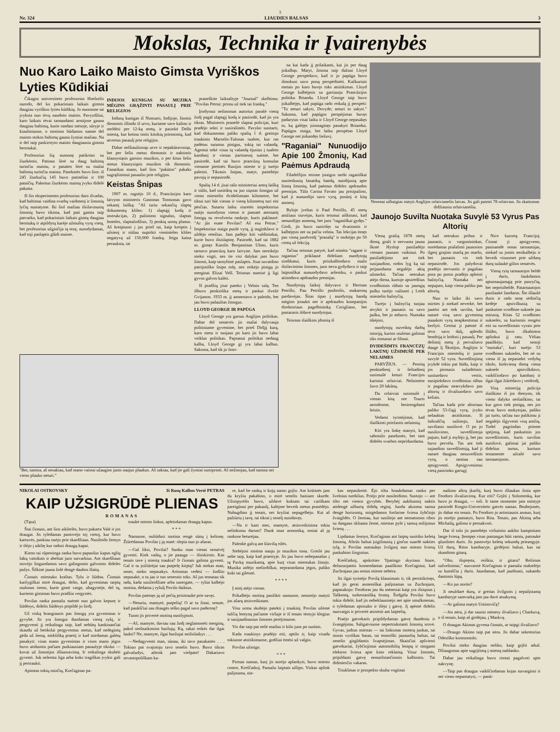3
Nr. 324 LIAUDIES BALSAS 3
Mokslas, Technika ir Įvairenybės
Nuo Karo Laiko Maisto Gimsta Vyriškos Lyties Kūdikiai
Čikagos universiteto profesorius Hoelzelis nurodo, del ko pokariniais laikais gimsta daugiau vyriškos lyties kūdikių. Jo nuomone tai įvyksta nuo tėvų naudoto maisto. Pavyzdžiui, karo laikais tėvai tarnaudami armijose gauna daugiau baltimų, kurie randasi mėsoje, sūryje ir kiaušiniuose, o motinos būdamos namie del maisto stokos baltimų gauna žymiai mažiau. Na ir del taip paskirstyto maisto daugiausia gimsta berniukai.
Profesorius šią numonę patikrino su žiurkėmis. Patinus šėrė su daug baltimų turinčiu maistu, o pataites šėrė su mažai baltimų turinčiu maistu. Pasekmės buvo šios: iš 245 žiurkučių 145 buvo patinėliai ir 100 pataičių. Pakeitus žiurkėms maistą įvyko didelė pakaita.
Iš šio eksperimento profesorius daro išvadas, kad baltimai vaidina svarbų vaidmenį ir žmonių lyčių nustatyme. Iki šiol mažiau išsilavinusių žmonių buvo tikima, kad pati gamta taip patvarko, kad pokariniais laikais gimtų daugiau berniukų ir atpildytų karėje užmuštų vyrų vietą, bet profesorius užginčija tą tezę, nurodydamas, kad toji paslaptis glūdi maiste.
INDIJOS KUNIGAS SU MUZIKA MĖGINS GRĄŽINTI PASAULĮ PRIE RELIGIJOS
Indusų kunigas iš Nimsaro, Indijoje, šiomis dienomis išlindo iš urvo, kuriame save kalino ir meldėsi per 12-ką metų, ir pasiekė Delhi miestą, kur ketina imtis kitokių priemonių, kad atvertus pasaulį prie religijos.
Dabar nešliaužiosiąs urve ir nepakūtavosiąs, bet per šešis metus dienomis ir naktimis klausysiąsis garsios muzikos, o per kitus šešis metus klausysiąsis muzikos tik dienomis. Fanatikas mano, kad šios "pakūtos" pakaks sugrąžinimui pasaulio prie religijos.
Keistas Šnipas
1907 m. rugsėjo 10 d., Prancūzijos karo laivyno ministeris Gastonas Tomsonas gavo sekantį laišką: "Aš turiu sekančių slaptų dokumentų klišes: 1) slaptąjį kodą ir instrukcijas, 2) pažinimo signalus, slaptas lenteles, slaptažodžius, 3) penkių uostų planus. Aš kreipiuosi į jus prieš tai, kaip kreiptis į užsienį ir siūlau nupirkti vienintėles klišes negatyvą už 150,000 frankų. Jeigu kaina perauksta, tai
praneškite laikraštyje "Journal" skelbimu: "Povilas Petrui: primu už tiek tai frankų."
Įrodymui nežinomas autorius parašė vieną žodį pagal slaptąjį kodą ir pasirodė, kad jis yra tikras. Ministeris pranešė slaptai policijai, kuri pradėjo sekti ir susirašinėti. Pavyko susitarti, kad dokumentas paliks spalių 1 d. greitojo traukinio Marselis-Tulonas tualete, kur ras padėtus sutartus pinigus, tokią tai valandą. Agentai sekė visus tą valandą ėjusius į tualeto kambarį ir vienas įtartinesnį suėmė, bet pasirodė, kad tai buvo prancūzų konsulas viename pietinės Rusijos mieste ir jį turėjo paleisti. Tikrasis šnipas, matyt, pastebėjo pavojų ir nepasirodė.
Spalių 14 d. jisai rašo ministeriui antrą laišką ir siūlo, kad susitiktų su juo siųstas žmogus už vieno miestelio dvidešimtam kilometre, bet tiktai turi būt vienas ir vieną kilometrą turi eiti pėsčias. Sutartu laiku siuretės inspektorius nuėjo nurodyton vieton ir pamatė ateinantį žmogų su revolveriu rankoje, kuris paklausė: "Ar jūs esate Povilas? Aš esu Petras." Inspektorius staiga puolė vyrą, jį nuginklavo ir uždėjo retežius. Jam padėjo kiti valdininkai, kurie buvo išsislapstę. Pasirodė, kad tai 1882 m. gimęs Karolis Benjaminas Ulmo, kuris tarnavo prancūzų karo laivyne. Jam nereikėjo nieko vogti, nes tie visi dalykai jam buvo žinomi, kaip tarnybinė paslaptis. Jisai suvaidino patrijotiško šnipo rolę, nes reikėjo pinigų jo merginai Elizai Velš. Teismas nuteisė jį ligi gyvos galvos kalėti.
Iš pradžių jisai pateko į Velnio salą. Ten išbuvo penkiolika metų ir paskui išvežė Gvijanon. 1933 m. jį amnestavo ir paleido, bet jau buvo palaužtas žmogus.
LLOYD GEORGE IR PAPŪGA
Lloyd George yra garsus Anglijos politikas. Dabar del senatvės jis mažai dalyvauja politiniame gyvenime, bet prieš Didįjį karą, karo metu ir tuojaus po karo jis buvo labai veiklus politikas. Paprastai politikai nedaug kalba, Lloyd George gi yra labai kalbus. Sakoma, kad tik jo žmo-
"Bet, tamsta, aš nesakiau, kad mano vaistai užaugins jums naujus plaukus. Aš sakiau, kad jie gali žymiai sustiprinti. Aš nežinojau, kad tamsta nei vieno plauko neturi."
na kai kada jį prilaikanti, kai jis per daug įsikalbąs. Matyt, žmona taip dažnai Lloyd George perspėdavo, kad ir jo papūga buvo išmokusi savo poną perspėdinėti. Kažkuriais metais po karo buvęs toks atsitikimas. Lloyd George kalbėjęsis su garsiuoju Prancūzijos politiku Briandu. Lloyd George taip buvo įsikalbėjęs, kad papūga rado reikalą jį perspėti: "To neturi sakyti, Dovyde; neturi to sakyti." Sakoma, kad papūgos perspėjimas buvęs padarytas visai laiku ir Lloyd George nepasakęs to, ką galėjęs įsismaginęs pasakyti Briandui. Papūgos staiga, bet laiku perspėtas Lloyd George net įsikandęs liežuvį.
"Raganiai" Nunuodijo Apie 100 Žmonių, Kad Paėmus Apdraudą
Filadelfijos teisme įstaigos tardo raganiškai nusiteikusių fanatikų bandą, nuodijusią apie šimtą žmonių, kad paėmus dideles apdraudos premijas. Tūla Carina Favato jau prisipažino, kad ji nunuodijo savo vyrą, posūnį ir kitą asmenį.
Byloje įveltas ir Paul Petrillo, 45 metų amžiaus siuvėjas, kuris teismui aiškinasi, kad nenuodijęs asmenų, bet juos "raganiškai gydęs." Girdi, jis buvo susirišęs su dvasiomis ir kalbėjęsis net su pačiu velniu. Tas lekcijas ėmęs pas vieną juodveidį "pranašą" ir mokėjęs po 50 centų už lekciją.
Tačiau teismas patyrė, kad minėta "raganė ir raganius" priklausė dideliam nuodytojų sindikatui, kuris prisikalbindavo mažo išsilavinimo žmones, juos neva gydydavo ir taip laipsniškai nunuodydavo aršeniku, o paskui atiimdavo apdraudos premijas.
Nuodytojų šaikoj dalyvavo ir Herman Petrillo, Pau Petrillo pusbrolis, makaronų pardavėjas. Šitas tipas į nuodytojų bandą mėgino įtraukti net ir apdraudos kompanijos direktoriaus pagelbininką Corigliano, bet pastarasis išdavė nuodytojus.
Teismas išaiškins įdomią iš
Nesenai užbaigtas statyti Anglijos orlaivianešis laivas. Jis gali paimti 78 orlaivius. Jis skaitomas didžiausiu orlaivianešiu.
Jaunojo Suvilta Nuotaka Suvylė 53 Vyrus Pas Altorių
Vieną gražią 1878 metų dieną, graži ir nervuota jauna škotė Hyslop pasižadėjo vienam jaunam vaikinui. Po pasižadėjimo ant tiek susijaudino, rodos lyg ką tai prijausdama negalėjo akių užmerkti. Tačiau netrukus atėjo diena, kurioje apsirėdžius svodbiniais rūbais su jaunųjų pulku turėjo važiuoti į Leith miestelio bažnyčią.
Turėjo į bažnyčią tuojau atvykti ir jaunasis su savo pulku, bet jo nebuvo. Nuotaka tikėjosi,
nuodytojų nuveiktų darbų istoriją, kurios siužetas galimai tiks romanui ar filmai.
DVIDEŠIMTS FRANCŪZŲ LAKŪNŲ UŽSIMUŠĖ PER NELAIMES
PARYŽIUS. — Pereitą penktadienį ir šeštadienį susimušė keturi Francijos kariniai orlaiviai. Nelaimėse žuvo 20 lakūnų.
Du orlaiviai susimušė į vienas kitą ore Touris aerodrome, besirengdami leistis.
Vedami tyrinėjimai, kad išaiškinti priežastis nelaimių.
Kiti yra linkę manyti, kad sabotažo pasekmės, bet tam didelės svarbos nepriduodama.
kad netrukus pribus ir jaunasis, o vargonininkas, norėdamas prašalinti jaunosios ilgesį grajino maršą po maršo, bet jaunasis vis tiek nepasirodė. Jos palydovai pradėjo nervuotis ir pagaliau pora po poros pradėjo apleisti bažnyčią. Nuotaka nei nepajuto, kaip viena paliko pas altorių.
Nuo to laiko iki savo mirties ji niekad neverkė, bet jautėsi ant tiek suvilta, kad nutarė visą savo gyvenimą paaukoti vyrų neapkentimui ir keršyti. Greitai ji paėmė iš tėvo savo dalį, apleido bendriją ir leidosi į pasaulį. Per dešimtį metų ji pervažiavo dauge lį Škotijos, Anglijos ir Francijos miestelių ir juose suvylė 52 vyru. Suvedžiojimą įvykdė tokiu pat būdu, kaip ir jos pirmasis sužadėtinis: susitardavo vestis, nusipirkdavo svodbinius rūbus ir pagaliau neatvykdavo pas altorių ir išvažiuodavo savo keliais.
Tačiau kada prie altoriaus paliko 53-čiąjį vyrą, įvyko nelauktas atsitikimas. Iš laikraščių sužinojo, kad suviltasis nusišovė. O po jo nusišovimo, suvedžiotoja pajuto, kad ji mylėjo jį, bet jau buvo pervėlu. Tas ant tiek sujaudino suvedžiotoją, kad ji nutarė daugiau nesuvedžioti vyrų, o ramiau sau apsigyventi. Apsigyvenimui vietą pasirinko garsųjį
Nice kurortą Francijoj. Čionai ji apsigyveno, pasisamdė senas tarnautojas, niekad su jomis nesikalbėjo ir beveik visuomet prie uždarų durų sulaukė gilios senatvės.
Vieną rytą tarnautojos beldė į duris, šaukdamos aptarnaujamąją prie pusryčių, bet neprisibeldė. Patarnautojos pasišaukė žandarus. Šie išlaužė duris ir rado senę sėdinčią kedėje apsivilkusią su paskutine svodbine suknele jau mirusią. Kitas 52 svodbines suknelės, su kuriomis rengėsi eiti su suvedžiotais vyrais prie šliūbo, buvo iškabintos aplinkui jį ratu. Vėliau paaiškėjo, kad senoji "nuotaka", kuri turėjo 53 svodbines sukneles, bet nė su viena iš jų nepasiekė vedybų tikslo, kiekvieną dieną viena suknele apsivilkdavo, vaikščiodavo po kambarį ir ilgai ilgai žiūrėdavo į veidrodį.
Visą misteriją policija išaiškino iš jos dienyno, tik vieno dalyko neišaiškino, tai kur gavo tiek pinigų, nes jos tėvas buvo mokytojas, paliko jai turto, tačiau tuo palikimu ji negalėjo išgyventi visą amžių. Todel pagrindan prieme spėjimą, kad paskutinis jos suvedžiotinis, kuris suviltas nusišovė, galimai jai paliko didelius turtus, kuriuos testamente užrašė savo tarnautojoms.
NIKOLAI OSTROVSKY Iš Rusų Kalbos Vertė PETRAS
KAIP UŽSIGRŪDĖ PLIENAS
ROMANAS
(Tąsa)
Štai čionais, ant šios aikštelės, buvo pakarta Valė ir jos draugai. Jis tylėdamas pastovėjo toj vietoj, kur buvo kartuvės, paskiau nuėjo prie skardžiaus. Nusileido žemyn ir išėjo į aikštę kur radosi draugų kapai.
Kieno tai rūpestinga ranka buvo papuošus kapus eglių šakų vainikais ir abelnai juos sutvarkius. Ant skardžiaus stovėjo linguodamos savo galingomis galvomis didelės pušys. Šilkinė jauna žolė dengė daubos šlaitą.
Čionais miestuko kraštas. Tylu ir liūdna. Čionais karžygiškai mirė draugai, delto, kad gyvenimas tarptų malonus tiems, kurie gimė varge, ubagystėje, del tų, kuriems gimimas buvo pradžia vergystės.
Povilas ranka pamažu nuėmė nuo galvos kepurę ir liūdėsys, didelis liūdėsys pripildė jo širdį.
Už viską brangiausis pas žmogų yra gyvenimas ir gyvybė. Jis yra žmogui duodamas vieną sykį, ir pergyventi jį reikalinga taip, kad nebūtų kankinančiai skaudu už betikslai pergyventus metus, kad nedegintų gėda už žemą, niekšišką praeitį ir kad mirdamas galėtų pasakyti: visas mano gyvenimas ir visos mano jėgos buvo atiduotos pačiam puikiausiam pasaulyje tikslui — kovai už žmonijos išliuosavimą. Ir reikalinga skubėti gyventi. Juk nelemta liga arba koks tragiškas įvykis gali jį pertraukti.
Apimtas tokių minčių, Korčaginas pa-
traukė miesto linkui, apleisdamas draugų kapus.
* * *
Namuose, nuliūdusi motina rengė sūnų į kelionę. Žiūrėdamas Povilas į ją matė: slepia nuo jo ašaras.
—Gal liksi, Povilai? Sunku man vienai senatvėj gyventi. Kiek vaikų, o jie paauga — išsiskirsto. Kas tenais tave į miestą traukia? Ir čionais galima gyventi. Gal ir tu įsižiūrėjai sau putpelę kirptą? Juk niekas man, senei, nieko nepasakys. Artiomas vedėsi — žodžio nepasakė, o tu jau ir tuo senesnis toks. Aš jus tematau tik tada, kada susižeidžiate arba susergate, — tyliai kalbėjo motina, dėdama į ryšulį Povilo daiktus.
Povilas paėmęs ją už pečių prisitraukė prie savęs.
—Neturiu, mamytė, putpelių! O ar tu žinai, senute, kad paukščiai sau draugės ieško pagal savo padermę?
Tuom jis privertė motiną nusišypsoti.
—Aš, mamyte, daviau sau žodį neglamonėti merginų, pakol neišnaikinsim buržujų. Ką, sakai reikės dar ilgai laukti? Ne, mamyte, ilgai buržujai neišsilaikys . . .
—Nedagyventi man, sūnau, iki tavo pasakaitės . . . Tokiuo pat svajotoju tavo senelis buvo. Buvo tikras galvažudys, atleisk jam viešpate! Dakariavo sevastopoliškam ka-
re, kad be rankų ir kojų namo grįžo. Ant krūtinės jam du kryžiu pakabino, o mirė senelis baisiam skurde. Užsispyrėlis buvo, uždavė kokiam tai cariškam pareigūnui per pakaušį, kalėjme beveik metus prasėdėjo. Nubugdino jį tenais, nei kryžiai nepagelbėjo. Kai aš pažiūriu į tavę, tai tikrai į senelį nusidavęs.
—Na ir kam mes, mamyte, atsisveikinima tokiu nelinksmu darom? Duok man armoniką, seniai aš ją rankose beturėjau.
Palenkė galvą ant klavišų eilės.
Stebėjosi motina nauju jo muzikos tonu. Griežė jau nebe taip, kaip kad praeityje. Jis jau buvo nebepanašus į tą Pavką muzikantą, apie kurį visas miestukas žinojo. Muzika aidėjo meliodiškai, neprarasdama jėgos, paliko koki tai gilesnė.
* * * *
Į stotį atėjo vienas.
Prikalbėjo motiną pasilikti namuose, nenorėjo matyti jos ašarų atsisveikinant.
Visu urmu skubėjo patekti į traukinį. Povilas užėmė tuščią lentyną pačiame viršuje ir iš tenais tėmyjo klegius ir susijaudinusius žmones perėjimuose.
Vis dar taip pat nešė maišus ir kišo juos po suolais.
Kada traukinys pradėjo eiti, aptilo ir, kaip visada tokiuose atsitikimuose, godžiai ėmėsi už valgio.
Povilas užmigo.
* * *
Pirmas namas, kurį jis norėjo aplankyti, buvo miesto centre, Kreščatkoj. Pamažu laiptais užlipo. Viskas aplink pažįstama, nie-
kas nepasikeitė. Ėjo tiltu braukdamas ranka per švelnius turėklius. Priėjo prie nusileidimo. Sustojo — ant tilto nei vienos gyvybės. Berybėj aukštumoj naktis atidengė užburtą išdidų reginį. Juodu aksomu tamsa dengė horizontą, mirgėdamos fosfarine šviesa žybčiojo žvaigždės. O žemiau, kur susiliejo ant nematomos ribos su dangaus skliautu žemė, miestas pylė į tamsą milijonus šviesų . . .
Lipdamas žemyn, Korčaginas ant laiptų susitiko keletą žmonių. Aštrūs balsai įsigilinusių į ginčus suardė nakties tylą, ir Povilas nutraukęs žvilgsnį nuo miesto šviesų paskubino žingsnius.
Kreščatkoj, apskrities Ypatingo skyriaus biure, dežuruojantis komendantas paaiškino Korčaginui, kad Zuchrajaus jau seniai mieste nebėra.
Jis ilgai tyrinėjo Povilą klausimais ir, tik persitikrinęs, kad jis gerai asmeniškai pažįstamas su Zuchrajum, papasakojo: Feodoras jau du mėnesiai kaip yra išsiųstas į Taškentą, turkestanišką frontą. Širdgėla Povilui buvo tokia didelė, kad jis nebeklausinėjo net apie smulkmenas, o tylėdamas apsisuko ir išėjo į gatvę. Jį apėmė didelis nuovargis ir privertė atsisėsti ant laiptelių.
Praėjo gatvekaris pripildydamas gatvę dundesiu ir žvangėjimu. Saligatviuose nepertrukstanti žmonių srovė. Gyvas, judrus miestas — tai linksmas moterų juokas, tai storas vyriškas basas, tai tenoriški jaunuolių balsai, tai senelio girgždantis švapsėjimas. Skaisčiai apšviesti gatvekariai, žybčiojimai automobilių lempų ir mirganti elektros šviesa apie kino reklamą. Visur žmonės, pripildanti gatvę nenutilstančiomis kalbomis. Tai didmiesčio vakaras.
Triukšmas ir prospekto skuba vogtinai
naikino aštrų įkarštį, kurį buvo iššaukus žinia apie Feodoro išvažiavimą. Kur eiti? Grįžti į Solomenką, kur buvo jo draugai, — toli. Ir tame momente jam mintyje pasirodė Krugio-Universiteto gatvės namas. Beabejonės, jis dabar eis tenais. Po Feodoro jo artimiausis asmuo, kurį jis norėjo pamatyti, buvo Rita. Tenais, pas Akimą arba Michailą, galima ir pernakvoti.
Dar iš tolo jis pastebėjo viršutinio aukšto kampiniam lange šviesą. Įtempęs visas pastangas būti ramiu, patraukė ąžuolines duris. Jis pastovėjo keletą sekundų prieangyje. Už durų, Ritos kambaryje, girdėjosi balsai, kas tai skambino gitarą.
"Oho, išspręsta, reiškia, ir gitara? Režimas sušvelnintas," nusvarstė Korčaginas ir pamažu stuktelėjo su kumščia į duris. Jausdamas, kad jaudinasi, sukando dantimis lūpą.
—Ko jus norite?
Ji neuždarė durų, ir greitas žvilgsnis į nepažįstamą kambaryje santvarką jam jau davė atsakymą.
—Ar galima matyti Ustinovičą?
—Jos nėra, ji dar sausio mėnesy išvažiavo į Charkuvą, o iš tenais, kaip aš girdėjau, į Maskvą.
O draugas Akimas gyvena čionais, ar taipgi išvažiavo?
—Draugo Akimo taip pat nėra. Jis dabar sekretorius Odesiško komsomolo.
Povilui nieko daugiau neliko, kaip grįžti atkal. Džiaugsmas apie sugrįžimą į miestą nublanko.
Dabar jau reikalinga buvo rimtai pagalvoti apie nakvynę.
—Taip pas draugus vaikščiodamas kojas nuvarginsi ir nei vieno nepamatysi, — panū-